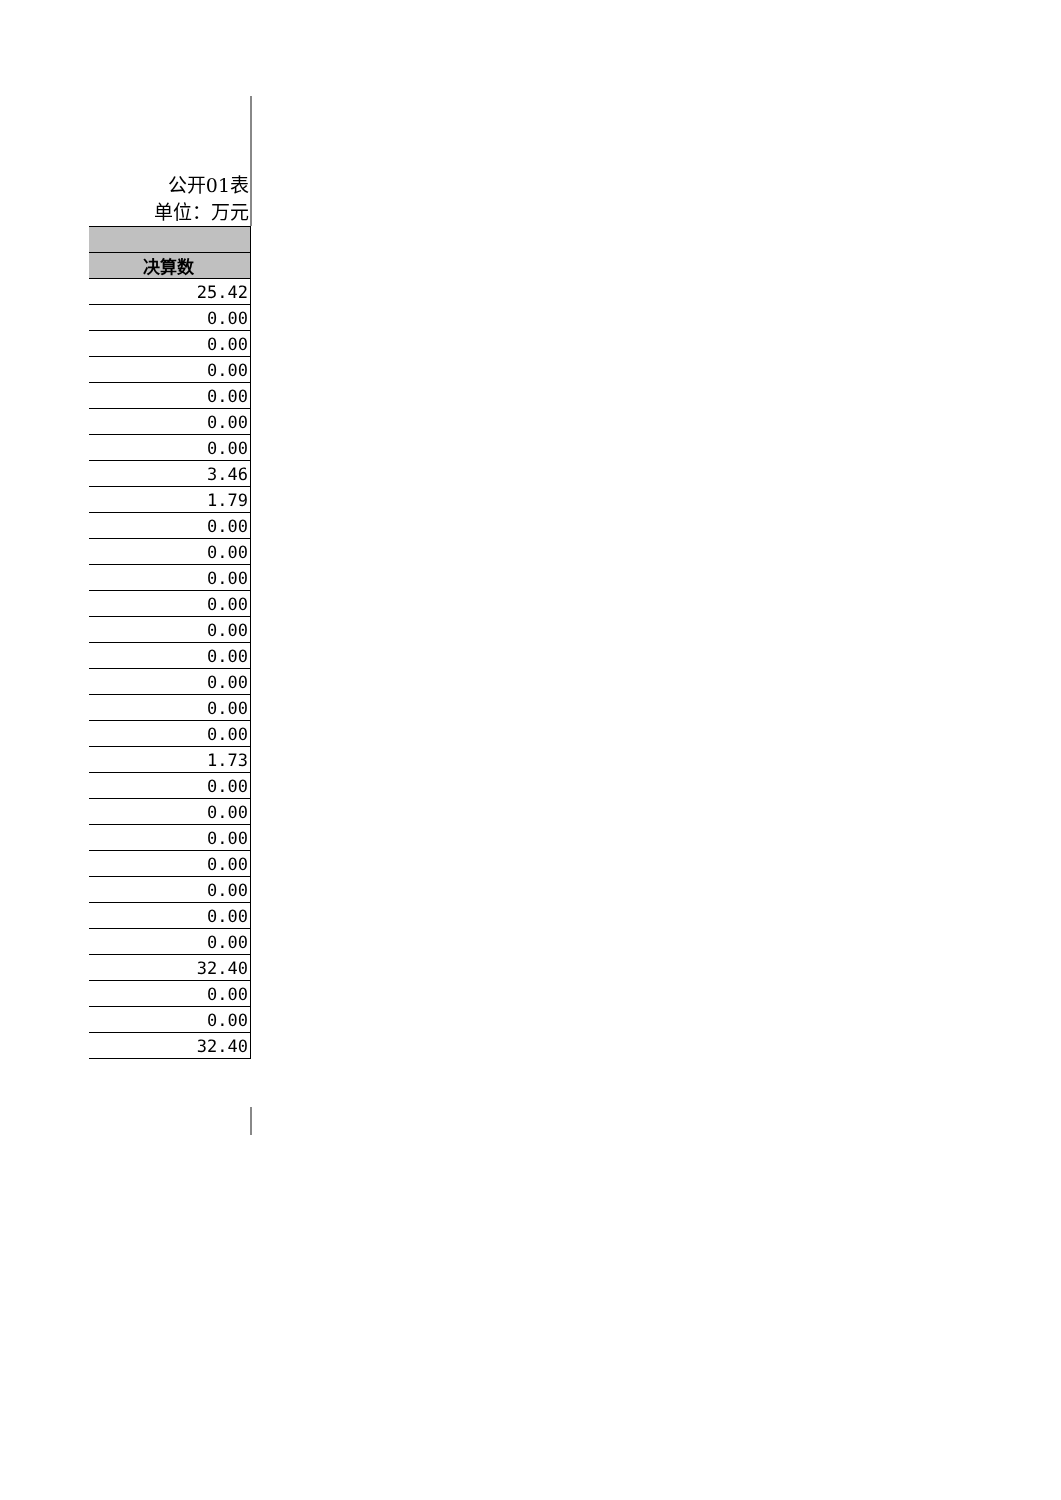公开01表
单位：万元
| 决算数 |
| 25.42 |
| 0.00 |
| 0.00 |
| 0.00 |
| 0.00 |
| 0.00 |
| 0.00 |
| 3.46 |
| 1.79 |
| 0.00 |
| 0.00 |
| 0.00 |
| 0.00 |
| 0.00 |
| 0.00 |
| 0.00 |
| 0.00 |
| 0.00 |
| 1.73 |
| 0.00 |
| 0.00 |
| 0.00 |
| 0.00 |
| 0.00 |
| 0.00 |
| 0.00 |
| 32.40 |
| 0.00 |
| 0.00 |
| 32.40 |